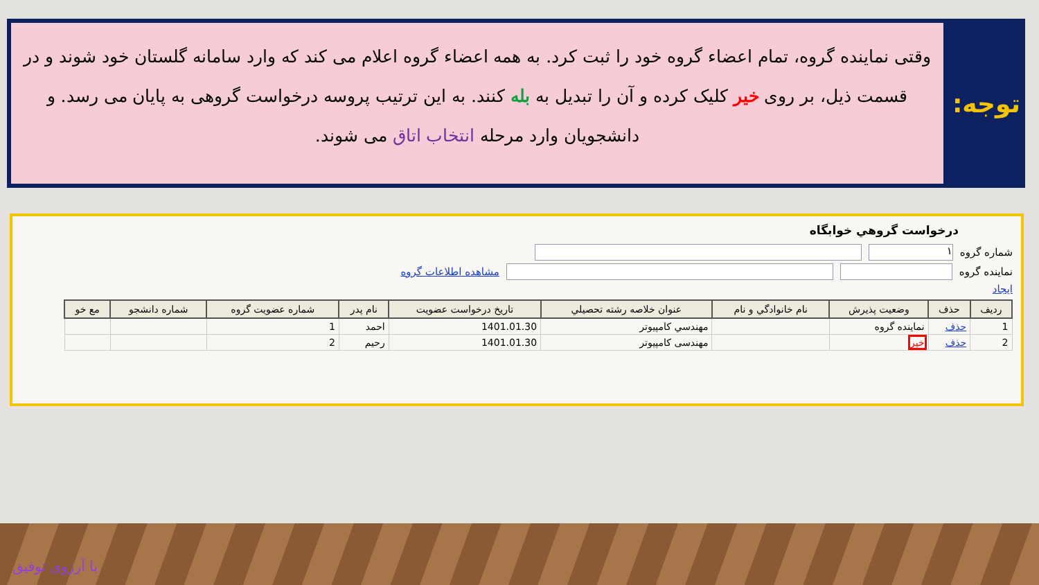توجه:
وقتی نماینده گروه، تمام اعضاء گروه خود را ثبت کرد. به همه اعضاء گروه اعلام می کند که وارد سامانه گلستان خود شوند و در قسمت ذیل، بر روی خیر کلیک کرده و آن را تبدیل به بله کنند. به این ترتیب پروسه درخواست گروهی به پایان می رسد. و دانشجویان وارد مرحله انتخاب اتاق می شوند.
درخواست گروهي خوابگاه
شماره گروه ۱
نماينده گروه مشاهده اطلاعات گروه
ايجاد
| رديف | حذف | وضعيت پذيرش | نام خانوادگي و نام | عنوان خلاصه رشته تحصيلي | تاريخ درخواست عضويت | نام پدر | شماره عضويت گروه | شماره دانشجو | مع خو |
| --- | --- | --- | --- | --- | --- | --- | --- | --- | --- |
| 1 | حذف | نماينده گروه | | مهندسي كامپيوتر | 1401.01.30 | احمد | 1 | | |
| 2 | حذف | خير | | مهندسی کامپیوتر | 1401.01.30 | رحیم | 2 | | |
با آرزوی توفیق